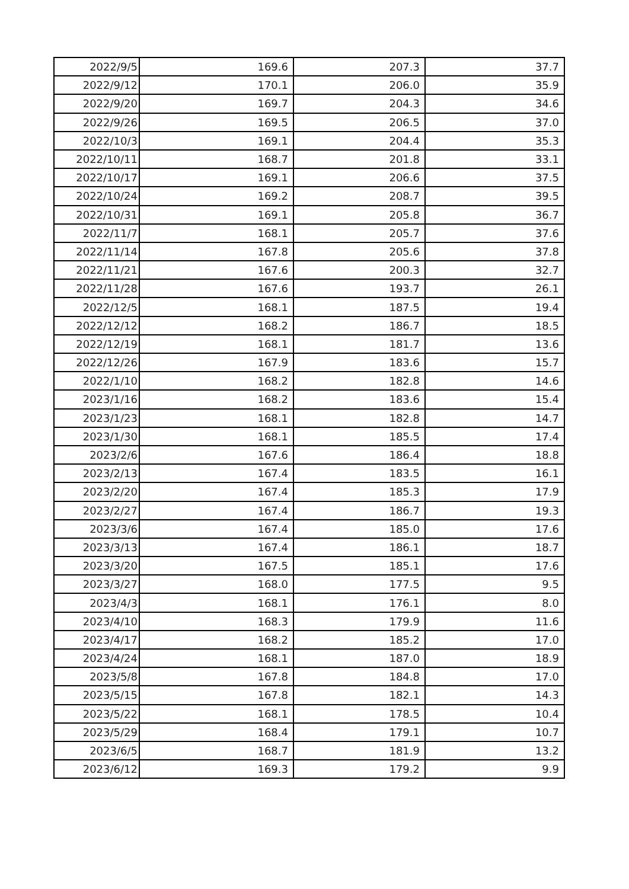| 2022/9/5 | 169.6 | 207.3 | 37.7 |
| 2022/9/12 | 170.1 | 206.0 | 35.9 |
| 2022/9/20 | 169.7 | 204.3 | 34.6 |
| 2022/9/26 | 169.5 | 206.5 | 37.0 |
| 2022/10/3 | 169.1 | 204.4 | 35.3 |
| 2022/10/11 | 168.7 | 201.8 | 33.1 |
| 2022/10/17 | 169.1 | 206.6 | 37.5 |
| 2022/10/24 | 169.2 | 208.7 | 39.5 |
| 2022/10/31 | 169.1 | 205.8 | 36.7 |
| 2022/11/7 | 168.1 | 205.7 | 37.6 |
| 2022/11/14 | 167.8 | 205.6 | 37.8 |
| 2022/11/21 | 167.6 | 200.3 | 32.7 |
| 2022/11/28 | 167.6 | 193.7 | 26.1 |
| 2022/12/5 | 168.1 | 187.5 | 19.4 |
| 2022/12/12 | 168.2 | 186.7 | 18.5 |
| 2022/12/19 | 168.1 | 181.7 | 13.6 |
| 2022/12/26 | 167.9 | 183.6 | 15.7 |
| 2022/1/10 | 168.2 | 182.8 | 14.6 |
| 2023/1/16 | 168.2 | 183.6 | 15.4 |
| 2023/1/23 | 168.1 | 182.8 | 14.7 |
| 2023/1/30 | 168.1 | 185.5 | 17.4 |
| 2023/2/6 | 167.6 | 186.4 | 18.8 |
| 2023/2/13 | 167.4 | 183.5 | 16.1 |
| 2023/2/20 | 167.4 | 185.3 | 17.9 |
| 2023/2/27 | 167.4 | 186.7 | 19.3 |
| 2023/3/6 | 167.4 | 185.0 | 17.6 |
| 2023/3/13 | 167.4 | 186.1 | 18.7 |
| 2023/3/20 | 167.5 | 185.1 | 17.6 |
| 2023/3/27 | 168.0 | 177.5 | 9.5 |
| 2023/4/3 | 168.1 | 176.1 | 8.0 |
| 2023/4/10 | 168.3 | 179.9 | 11.6 |
| 2023/4/17 | 168.2 | 185.2 | 17.0 |
| 2023/4/24 | 168.1 | 187.0 | 18.9 |
| 2023/5/8 | 167.8 | 184.8 | 17.0 |
| 2023/5/15 | 167.8 | 182.1 | 14.3 |
| 2023/5/22 | 168.1 | 178.5 | 10.4 |
| 2023/5/29 | 168.4 | 179.1 | 10.7 |
| 2023/6/5 | 168.7 | 181.9 | 13.2 |
| 2023/6/12 | 169.3 | 179.2 | 9.9 |